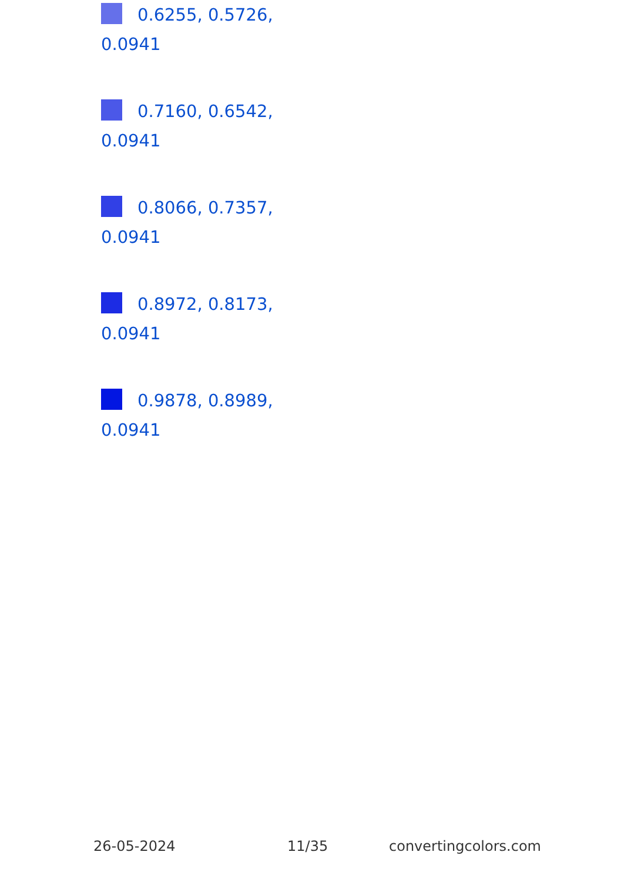0.6255, 0.5726, 0.0941
0.7160, 0.6542, 0.0941
0.8066, 0.7357, 0.0941
0.8972, 0.8173, 0.0941
0.9878, 0.8989, 0.0941
26-05-2024 11/35 convertingcolors.com